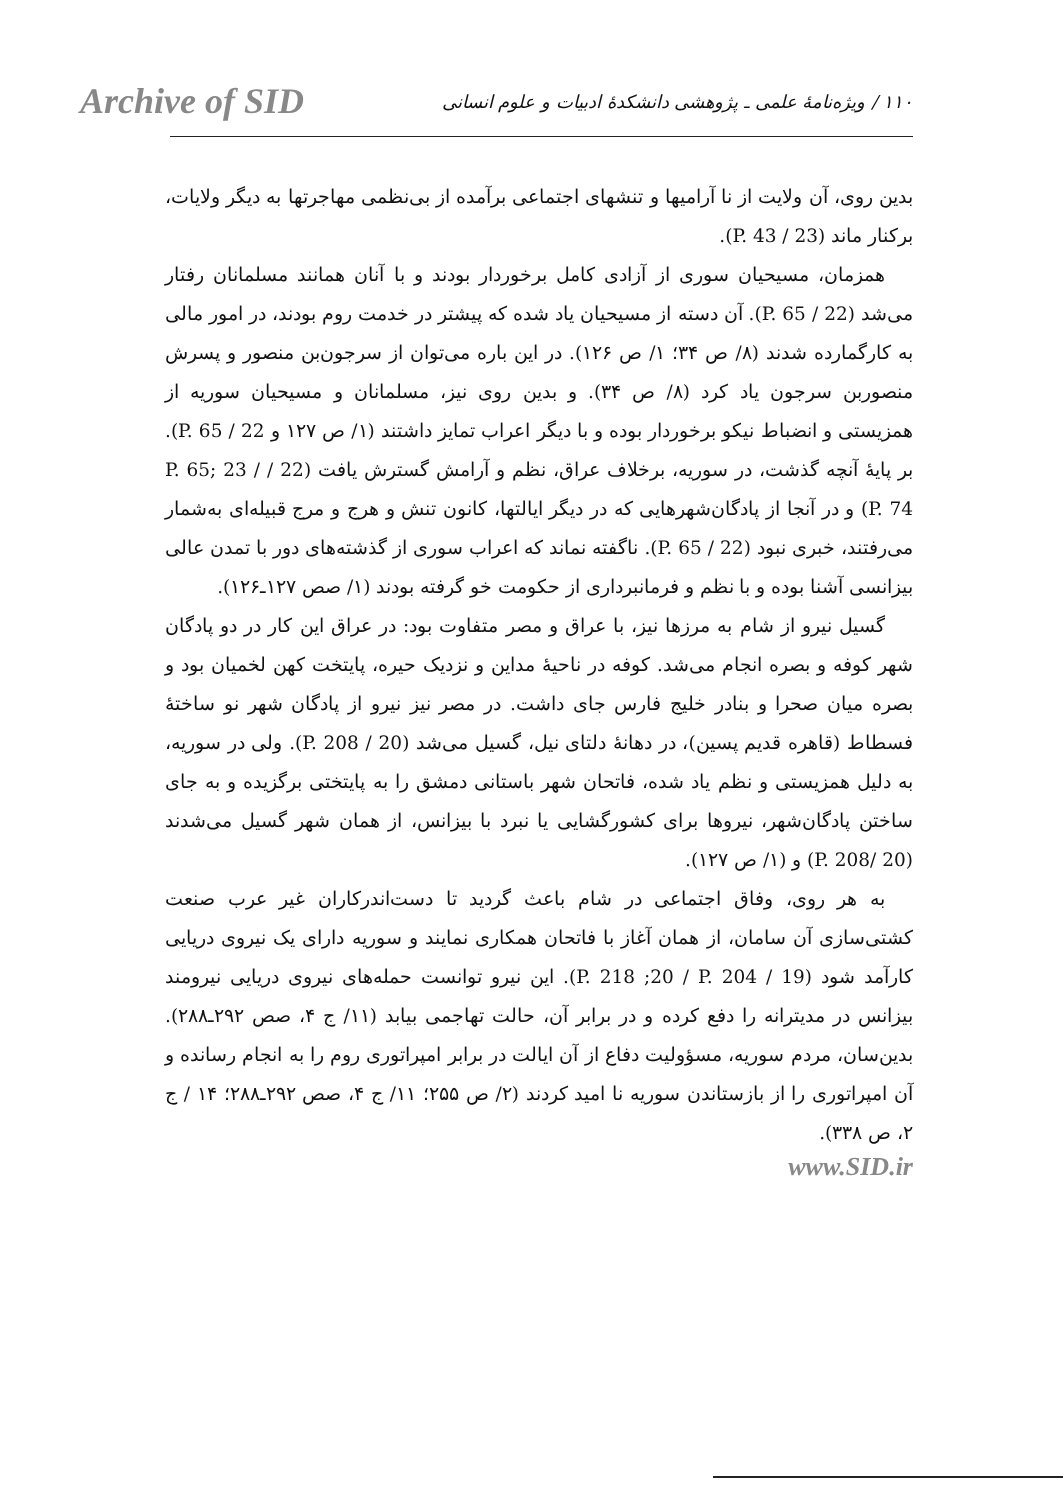Archive of SID
۱۱۰ / ویژه‌نامهٔ علمی ـ پژوهشی دانشکدهٔ ادبیات و علوم انسانی
بدین روی، آن ولایت از نا آرامیها و تنشهای اجتماعی برآمده از بی‌نظمی مهاجرتها به دیگر ولایات، برکنار ماند (23 / P. 43).
همزمان، مسیحیان سوری از آزادی کامل برخوردار بودند و با آنان همانند مسلمانان رفتار می‌شد (22 / P. 65). آن دسته از مسیحیان یاد شده که پیشتر در خدمت روم بودند، در امور مالی به کارگمارده شدند (۸/ ص ۳۴؛ ۱/ ص ۱۲۶). در این باره می‌توان از سرجون‌بن منصور و پسرش منصوربن سرجون یاد کرد (۸/ ص ۳۴). و بدین روی نیز، مسلمانان و مسیحیان سوریه از همزیستی و انضباط نیکو برخوردار بوده و با دیگر اعراب تمایز داشتند (۱/ ص ۱۲۷ و 22 / P. 65). بر پایهٔ آنچه گذشت، در سوریه، برخلاف عراق، نظم و آرامش گسترش یافت (22 / P. 65; 23 / P. 74) و در آنجا از پادگان‌شهرهایی که در دیگر ایالتها، کانون تنش و هرج و مرج قبیله‌ای به‌شمار می‌رفتند، خبری نبود (22 / P. 65). ناگفته نماند که اعراب سوری از گذشته‌های دور با تمدن عالی بیزانسی آشنا بوده و با نظم و فرمانبرداری از حکومت خو گرفته بودند (۱/ صص ۱۲۷ـ۱۲۶).
گسیل نیرو از شام به مرزها نیز، با عراق و مصر متفاوت بود: در عراق این کار در دو پادگان شهر کوفه و بصره انجام می‌شد. کوفه در ناحیهٔ مداین و نزدیک حیره، پایتخت کهن لخمیان بود و بصره میان صحرا و بنادر خلیج فارس جای داشت. در مصر نیز نیرو از پادگان شهر نو ساختهٔ فسطاط (قاهره قدیم پسین)، در دهانهٔ دلتای نیل، گسیل می‌شد (20 / P. 208). ولی در سوریه، به دلیل همزیستی و نظم یاد شده، فاتحان شهر باستانی دمشق را به پایتختی برگزیده و به جای ساختن پادگان‌شهر، نیروها برای کشورگشایی یا نبرد با بیزانس، از همان شهر گسیل می‌شدند (20 /P. 208) و (۱/ ص ۱۲۷).
به هر روی، وفاق اجتماعی در شام باعث گردید تا دست‌اندرکاران غیر عرب صنعت کشتی‌سازی آن سامان، از همان آغاز با فاتحان همکاری نمایند و سوریه دارای یک نیروی دریایی کارآمد شود (19 / P. 218 ;20 / P. 204). این نیرو توانست حمله‌های نیروی دریایی نیرومند بیزانس در مدیترانه را دفع کرده و در برابر آن، حالت تهاجمی بیابد (۱۱/ ج ۴، صص ۲۹۲ـ۲۸۸). بدین‌سان، مردم سوریه، مسؤولیت دفاع از آن ایالت در برابر امپراتوری روم را به انجام رسانده و آن امپراتوری را از بازستاندن سوریه نا امید کردند (۲/ ص ۲۵۵؛ ۱۱/ ج ۴، صص ۲۹۲ـ۲۸۸؛ ۱۴ / ج ۲، ص ۳۳۸).
www.SID.ir